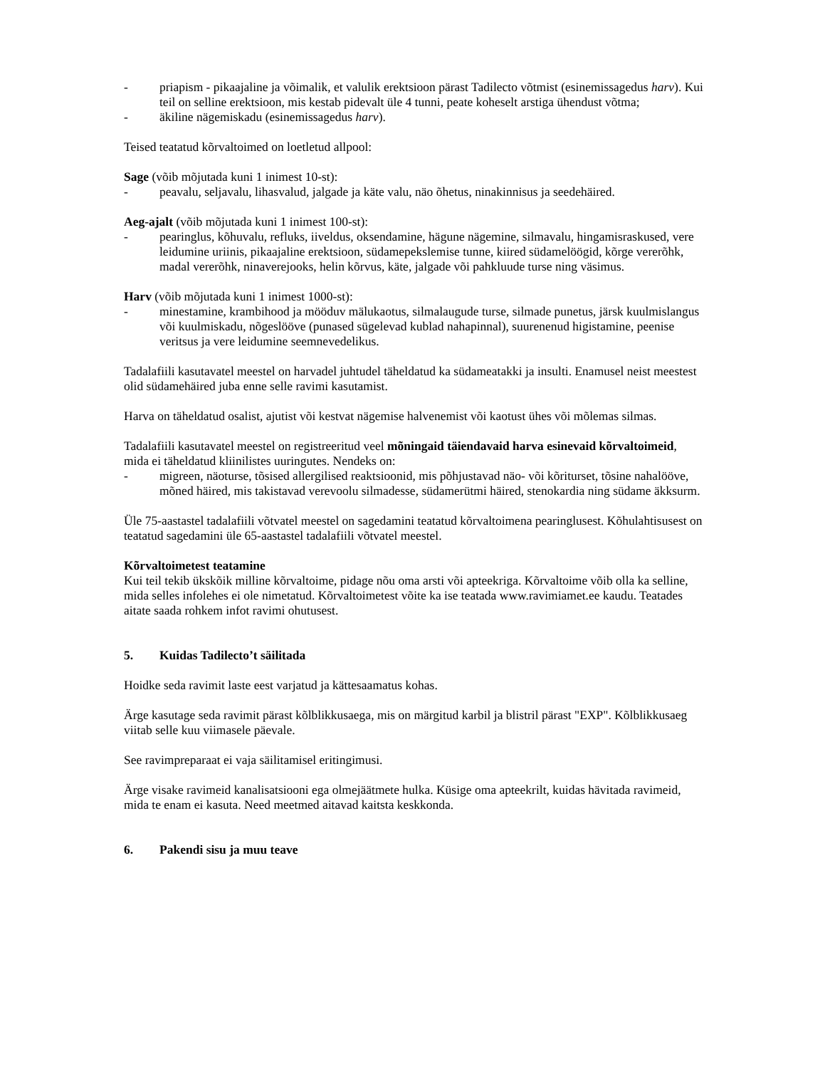- priapism - pikaajaline ja võimalik, et valulik erektsioon pärast Tadilecto võtmist (esinemissagedus harv). Kui teil on selline erektsioon, mis kestab pidevalt üle 4 tunni, peate koheselt arstiga ühendust võtma;
- äkiline nägemiskadu (esinemissagedus harv).
Teised teatatud kõrvaltoimed on loetletud allpool:
Sage (võib mõjutada kuni 1 inimest 10-st):
- peavalu, seljavalu, lihasvalud, jalgade ja käte valu, näo õhetus, ninakinnisus ja seedehäired.
Aeg-ajalt (võib mõjutada kuni 1 inimest 100-st):
- pearinglus, kõhuvalu, refluks, iiveldus, oksendamine, hägune nägemine, silmavalu, hingamisraskused, vere leidumine uriinis, pikaajaline erektsioon, südamepekslemise tunne, kiired südamelöögid, kõrge vererõhk, madal vererõhk, ninaverejooks, helin kõrvus, käte, jalgade või pahkluude turse ning väsimus.
Harv (võib mõjutada kuni 1 inimest 1000-st):
- minestamine, krambihood ja mööduv mälukaotus, silmalaugude turse, silmade punetus, järsk kuulmislangus või kuulmiskadu, nõgeslööve (punased sügelevad kublad nahapinnal), suurenenud higistamine, peenise veritsus ja vere leidumine seemnevedelikus.
Tadalafiili kasutavatel meestel on harvadel juhtudel täheldatud ka südameatakki ja insulti. Enamusel neist meestest olid südamehäired juba enne selle ravimi kasutamist.
Harva on täheldatud osalist, ajutist või kestvat nägemise halvenemist või kaotust ühes või mõlemas silmas.
Tadalafiili kasutavatel meestel on registreeritud veel mõningaid täiendavaid harva esinevaid kõrvaltoimeid, mida ei täheldatud kliinilistes uuringutes. Nendeks on:
- migreen, näoturse, tõsised allergilised reaktsioonid, mis põhjustavad näo- või kõriturset, tõsine nahalööve, mõned häired, mis takistavad verevoolu silmadesse, südamerütmi häired, stenokardia ning südame äkksurm.
Üle 75-aastastel tadalafiili võtvatel meestel on sagedamini teatatud kõrvaltoimena pearinglusest. Kõhulahtisusest on teatatud sagedamini üle 65-aastastel tadalafiili võtvatel meestel.
Kõrvaltoimetest teatamine
Kui teil tekib ükskõik milline kõrvaltoime, pidage nõu oma arsti või apteekriga. Kõrvaltoime võib olla ka selline, mida selles infolehes ei ole nimetatud. Kõrvaltoimetest võite ka ise teatada www.ravimiamet.ee kaudu. Teatades aitate saada rohkem infot ravimi ohutusest.
5. Kuidas Tadilecto’t säilitada
Hoidke seda ravimit laste eest varjatud ja kättesaamatus kohas.
Ärge kasutage seda ravimit pärast kõlblikkusaega, mis on märgitud karbil ja blistril pärast "EXP". Kõlblikkusaeg viitab selle kuu viimasele päevale.
See ravimpreparaat ei vaja säilitamisel eritingimusi.
Ärge visake ravimeid kanalisatsiooni ega olmejäätmete hulka. Küsige oma apteekrilt, kuidas hävitada ravimeid, mida te enam ei kasuta. Need meetmed aitavad kaitsta keskkonda.
6. Pakendi sisu ja muu teave